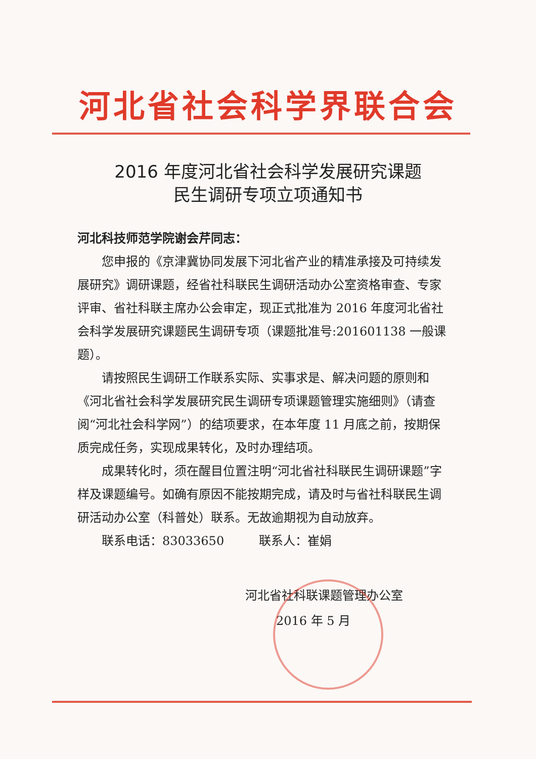河北省社会科学界联合会
2016 年度河北省社会科学发展研究课题
民生调研专项立项通知书
河北科技师范学院谢会芹同志：
您申报的《京津冀协同发展下河北省产业的精准承接及可持续发展研究》调研课题，经省社科联民生调研活动办公室资格审查、专家评审、省社科联主席办公会审定，现正式批准为 2016 年度河北省社会科学发展研究课题民生调研专项（课题批准号:201601138 一般课题）。
请按照民生调研工作联系实际、实事求是、解决问题的原则和《河北省社会科学发展研究民生调研专项课题管理实施细则》（请查阅“河北社会科学网”）的结项要求，在本年度 11 月底之前，按期保质完成任务，实现成果转化，及时办理结项。
成果转化时，须在醒目位置注明“河北省社科联民生调研课题”字样及课题编号。如确有原因不能按期完成，请及时与省社科联民生调研活动办公室（科普处）联系。无故逾期视为自动放弃。
联系电话：83033650 联系人：崔娟
河北省社科联课题管理办公室
2016 年 5 月